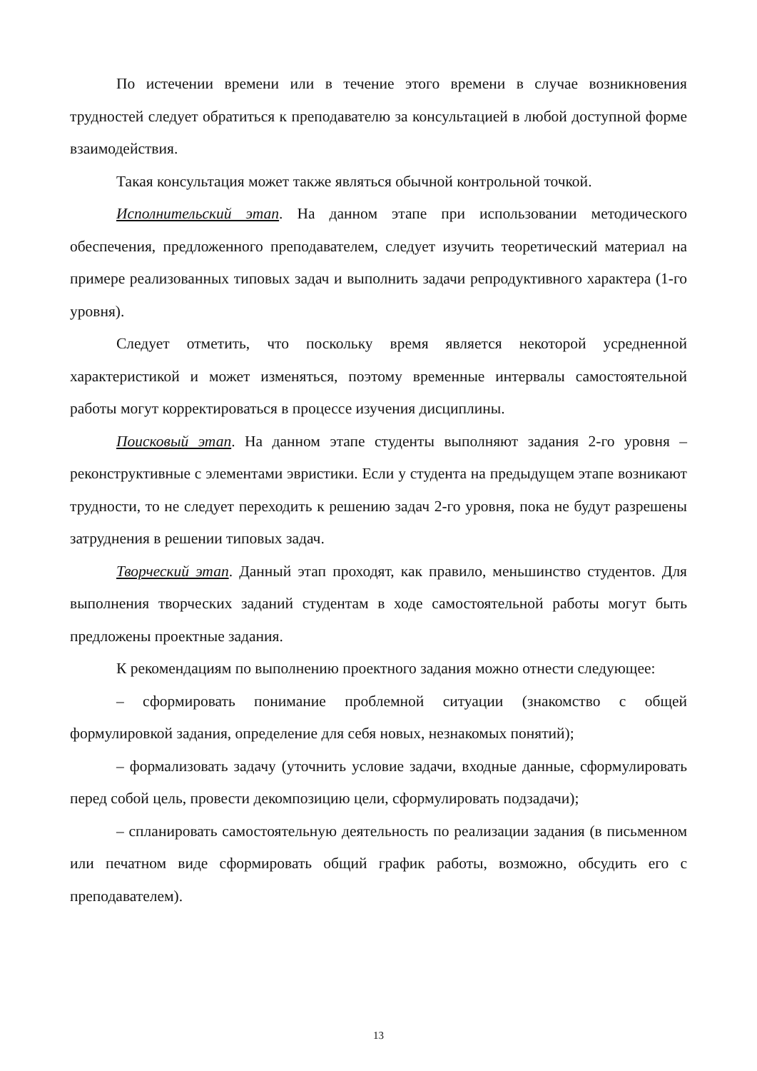По истечении времени или в течение этого времени в случае возникновения трудностей следует обратиться к преподавателю за консультацией в любой доступной форме взаимодействия.
Такая консультация может также являться обычной контрольной точкой.
Исполнительский этап. На данном этапе при использовании методического обеспечения, предложенного преподавателем, следует изучить теоретический материал на примере реализованных типовых задач и выполнить задачи репродуктивного характера (1-го уровня).
Следует отметить, что поскольку время является некоторой усредненной характеристикой и может изменяться, поэтому временные интервалы самостоятельной работы могут корректироваться в процессе изучения дисциплины.
Поисковый этап. На данном этапе студенты выполняют задания 2-го уровня – реконструктивные с элементами эвристики. Если у студента на предыдущем этапе возникают трудности, то не следует переходить к решению задач 2-го уровня, пока не будут разрешены затруднения в решении типовых задач.
Творческий этап. Данный этап проходят, как правило, меньшинство студентов. Для выполнения творческих заданий студентам в ходе самостоятельной работы могут быть предложены проектные задания.
К рекомендациям по выполнению проектного задания можно отнести следующее:
– сформировать понимание проблемной ситуации (знакомство с общей формулировкой задания, определение для себя новых, незнакомых понятий);
– формализовать задачу (уточнить условие задачи, входные данные, сформулировать перед собой цель, провести декомпозицию цели, сформулировать подзадачи);
– спланировать самостоятельную деятельность по реализации задания (в письменном или печатном виде сформировать общий график работы, возможно, обсудить его с преподавателем).
13